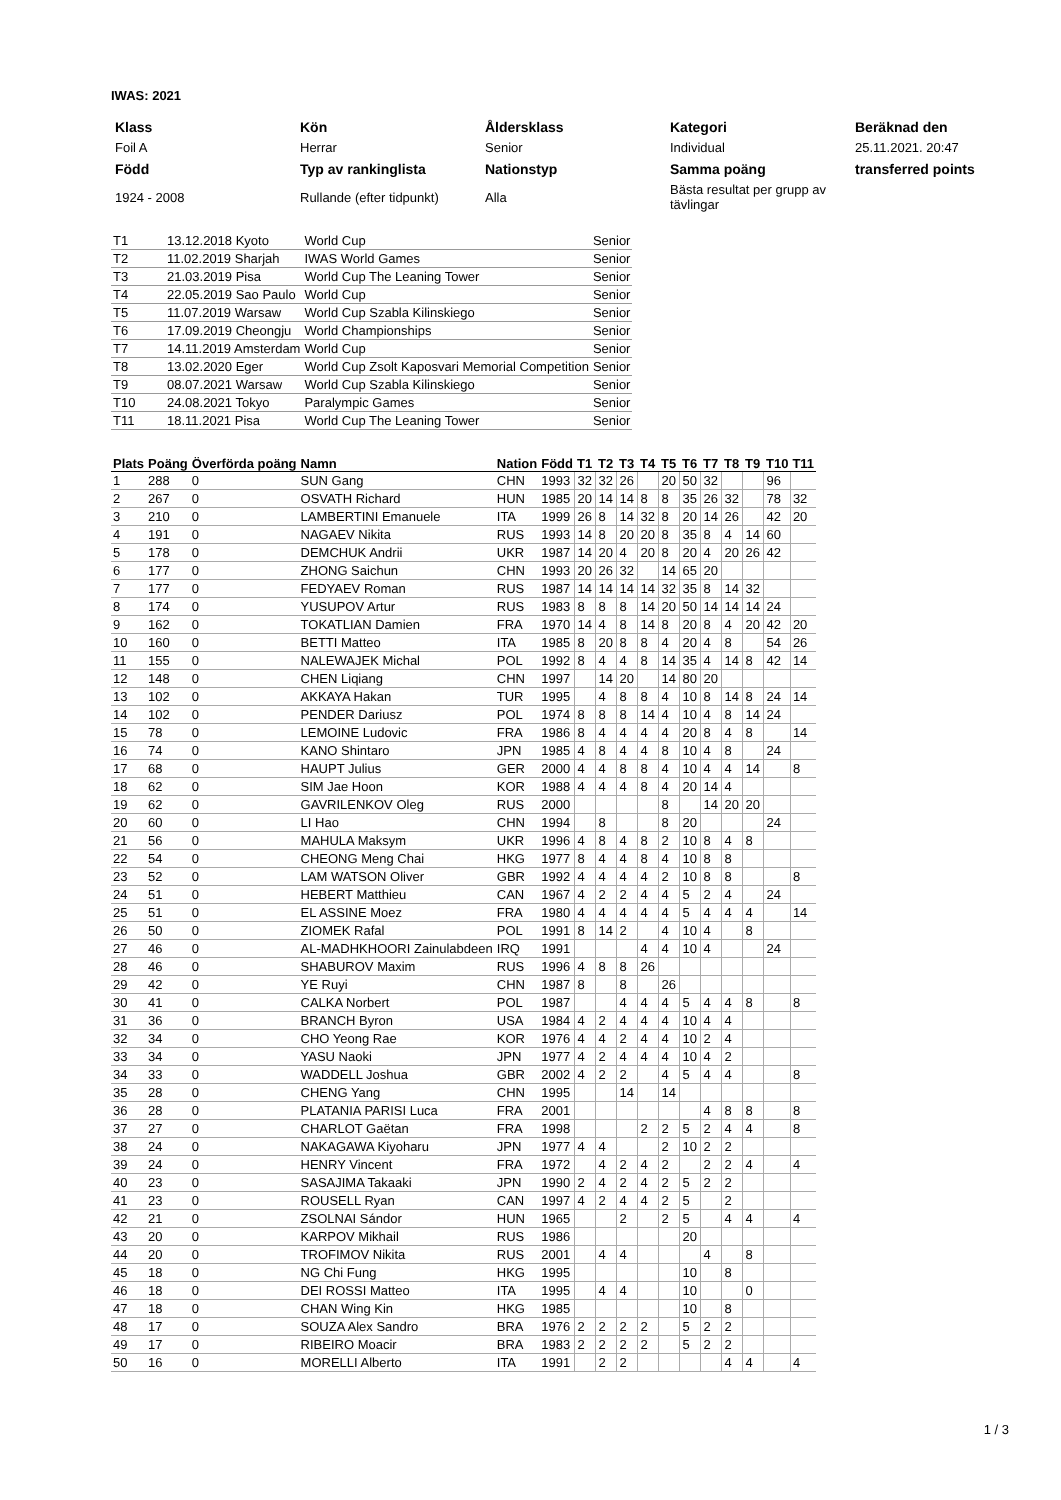IWAS: 2021
| Klass | Kön | Åldersklass | Kategori | Beräknad den |
| Foil A | Herrar | Senior | Individual | 25.11.2021. 20:47 |
| Född | Typ av rankinglista | Nationstyp | Samma poäng | transferred points |
| 1924 - 2008 | Rullande (efter tidpunkt) | Alla | Bästa resultat per grupp av tävlingar | |
| T1 | 13.12.2018 Kyoto | World Cup | Senior |
| T2 | 11.02.2019 Sharjah | IWAS World Games | Senior |
| T3 | 21.03.2019 Pisa | World Cup The Leaning Tower | Senior |
| T4 | 22.05.2019 Sao Paulo | World Cup | Senior |
| T5 | 11.07.2019 Warsaw | World Cup Szabla Kilinskiego | Senior |
| T6 | 17.09.2019 Cheongju | World Championships | Senior |
| T7 | 14.11.2019 Amsterdam | World Cup | Senior |
| T8 | 13.02.2020 Eger | World Cup Zsolt Kaposvari Memorial Competition | Senior |
| T9 | 08.07.2021 Warsaw | World Cup Szabla Kilinskiego | Senior |
| T10 | 24.08.2021 Tokyo | Paralympic Games | Senior |
| T11 | 18.11.2021 Pisa | World Cup The Leaning Tower | Senior |
| Plats | Poäng | Överförda poäng | Namn | Nation | Född | T1 | T2 | T3 | T4 | T5 | T6 | T7 | T8 | T9 | T10 | T11 |
| --- | --- | --- | --- | --- | --- | --- | --- | --- | --- | --- | --- | --- | --- | --- | --- | --- |
| 1 | 288 | 0 | SUN Gang | CHN | 1993 | 32 | 32 | 26 | | 20 | 50 | 32 | | | 96 | |
| 2 | 267 | 0 | OSVATH Richard | HUN | 1985 | 20 | 14 | 14 | 8 | 8 | 35 | 26 | 32 | | 78 | 32 |
| 3 | 210 | 0 | LAMBERTINI Emanuele | ITA | 1999 | 26 | 8 | 14 | 32 | 8 | 20 | 14 | 26 | | 42 | 20 |
| 4 | 191 | 0 | NAGAEV Nikita | RUS | 1993 | 14 | 8 | 20 | 20 | 8 | 35 | 8 | 4 | 14 | 60 | |
| 5 | 178 | 0 | DEMCHUK Andrii | UKR | 1987 | 14 | 20 | 4 | 20 | 8 | 20 | 4 | 20 | 26 | 42 | |
| 6 | 177 | 0 | ZHONG Saichun | CHN | 1993 | 20 | 26 | 32 | | 14 | 65 | 20 | | | | |
| 7 | 177 | 0 | FEDYAEV Roman | RUS | 1987 | 14 | 14 | 14 | 14 | 32 | 35 | 8 | 14 | 32 | | |
| 8 | 174 | 0 | YUSUPOV Artur | RUS | 1983 | 8 | 8 | 8 | 14 | 20 | 50 | 14 | 14 | 14 | 24 | |
| 9 | 162 | 0 | TOKATLIAN Damien | FRA | 1970 | 14 | 4 | 8 | 14 | 8 | 20 | 8 | 4 | 20 | 42 | 20 |
| 10 | 160 | 0 | BETTI Matteo | ITA | 1985 | 8 | 20 | 8 | 8 | 4 | 20 | 4 | 8 | | 54 | 26 |
| 11 | 155 | 0 | NALEWAJEK Michal | POL | 1992 | 8 | 4 | 4 | 8 | 14 | 35 | 4 | 14 | 8 | 42 | 14 |
| 12 | 148 | 0 | CHEN Liqiang | CHN | 1997 | | 14 | 20 | | 14 | 80 | 20 | | | | |
| 13 | 102 | 0 | AKKAYA Hakan | TUR | 1995 | | 4 | 8 | 8 | 4 | 10 | 8 | 14 | 8 | 24 | 14 |
| 14 | 102 | 0 | PENDER Dariusz | POL | 1974 | 8 | 8 | 8 | 14 | 4 | 10 | 4 | 8 | 14 | 24 | |
| 15 | 78 | 0 | LEMOINE Ludovic | FRA | 1986 | 8 | 4 | 4 | 4 | 4 | 20 | 8 | 4 | 8 | | 14 |
| 16 | 74 | 0 | KANO Shintaro | JPN | 1985 | 4 | 8 | 4 | 4 | 8 | 10 | 4 | 8 | | 24 | |
| 17 | 68 | 0 | HAUPT Julius | GER | 2000 | 4 | 4 | 8 | 8 | 4 | 10 | 4 | 4 | 14 | | 8 |
| 18 | 62 | 0 | SIM Jae Hoon | KOR | 1988 | 4 | 4 | 4 | 8 | 4 | 20 | 14 | 4 | | | |
| 19 | 62 | 0 | GAVRILENKOV Oleg | RUS | 2000 | | | | | 8 | | 14 | 20 | 20 | | |
| 20 | 60 | 0 | LI Hao | CHN | 1994 | | 8 | | | 8 | 20 | | | | 24 | |
| 21 | 56 | 0 | MAHULA Maksym | UKR | 1996 | 4 | 8 | 4 | 8 | 2 | 10 | 8 | 4 | 8 | | |
| 22 | 54 | 0 | CHEONG Meng Chai | HKG | 1977 | 8 | 4 | 4 | 8 | 4 | 10 | 8 | 8 | | | |
| 23 | 52 | 0 | LAM WATSON Oliver | GBR | 1992 | 4 | 4 | 4 | 4 | 2 | 10 | 8 | 8 | | | 8 |
| 24 | 51 | 0 | HEBERT Matthieu | CAN | 1967 | 4 | 2 | 2 | 4 | 4 | 5 | 2 | 4 | | 24 | |
| 25 | 51 | 0 | EL ASSINE Moez | FRA | 1980 | 4 | 4 | 4 | 4 | 4 | 5 | 4 | 4 | 4 | | 14 |
| 26 | 50 | 0 | ZIOMEK Rafal | POL | 1991 | 8 | 14 | 2 | | 4 | 10 | 4 | | 8 | | |
| 27 | 46 | 0 | AL-MADHKHOORI Zainulabdeen | IRQ | 1991 | | | | 4 | 4 | 10 | 4 | | | 24 | |
| 28 | 46 | 0 | SHABUROV Maxim | RUS | 1996 | 4 | 8 | 8 | 26 | | | | | | | |
| 29 | 42 | 0 | YE Ruyi | CHN | 1987 | 8 | | 8 | | 26 | | | | | | |
| 30 | 41 | 0 | CALKA Norbert | POL | 1987 | | | 4 | 4 | 4 | 5 | 4 | 4 | 8 | | 8 |
| 31 | 36 | 0 | BRANCH Byron | USA | 1984 | 4 | 2 | 4 | 4 | 4 | 10 | 4 | 4 | | | |
| 32 | 34 | 0 | CHO Yeong Rae | KOR | 1976 | 4 | 4 | 2 | 4 | 4 | 10 | 2 | 4 | | | |
| 33 | 34 | 0 | YASU Naoki | JPN | 1977 | 4 | 2 | 4 | 4 | 4 | 10 | 4 | 2 | | | |
| 34 | 33 | 0 | WADDELL Joshua | GBR | 2002 | 4 | 2 | 2 | | 4 | 5 | 4 | 4 | | | 8 |
| 35 | 28 | 0 | CHENG Yang | CHN | 1995 | | | 14 | | 14 | | | | | | |
| 36 | 28 | 0 | PLATANIA PARISI Luca | FRA | 2001 | | | | | | | 4 | 8 | 8 | | 8 |
| 37 | 27 | 0 | CHARLOT Gaëtan | FRA | 1998 | | | | 2 | 2 | 5 | 2 | 4 | 4 | | 8 |
| 38 | 24 | 0 | NAKAGAWA Kiyoharu | JPN | 1977 | 4 | 4 | | | 2 | 10 | 2 | 2 | | | |
| 39 | 24 | 0 | HENRY Vincent | FRA | 1972 | | 4 | 2 | 4 | 2 | | 2 | 2 | 4 | | 4 |
| 40 | 23 | 0 | SASAJIMA Takaaki | JPN | 1990 | 2 | 4 | 2 | 4 | 2 | 5 | 2 | 2 | | | |
| 41 | 23 | 0 | ROUSELL Ryan | CAN | 1997 | 4 | 2 | 4 | 4 | 2 | 5 | | 2 | | | |
| 42 | 21 | 0 | ZSOLNAI Sándor | HUN | 1965 | | | 2 | | 2 | 5 | | 4 | 4 | | 4 |
| 43 | 20 | 0 | KARPOV Mikhail | RUS | 1986 | | | | | | 20 | | | | | |
| 44 | 20 | 0 | TROFIMOV Nikita | RUS | 2001 | | 4 | 4 | | | | 4 | | 8 | | |
| 45 | 18 | 0 | NG Chi Fung | HKG | 1995 | | | | | | 10 | | 8 | | | |
| 46 | 18 | 0 | DEI ROSSI Matteo | ITA | 1995 | | 4 | 4 | | | 10 | | | 0 | | |
| 47 | 18 | 0 | CHAN Wing Kin | HKG | 1985 | | | | | | 10 | | 8 | | | |
| 48 | 17 | 0 | SOUZA Alex Sandro | BRA | 1976 | 2 | 2 | 2 | 2 | | 5 | 2 | 2 | | | |
| 49 | 17 | 0 | RIBEIRO Moacir | BRA | 1983 | 2 | 2 | 2 | 2 | | 5 | 2 | 2 | | | |
| 50 | 16 | 0 | MORELLI Alberto | ITA | 1991 | | 2 | 2 | | | | | 4 | 4 | | 4 |
1 / 3